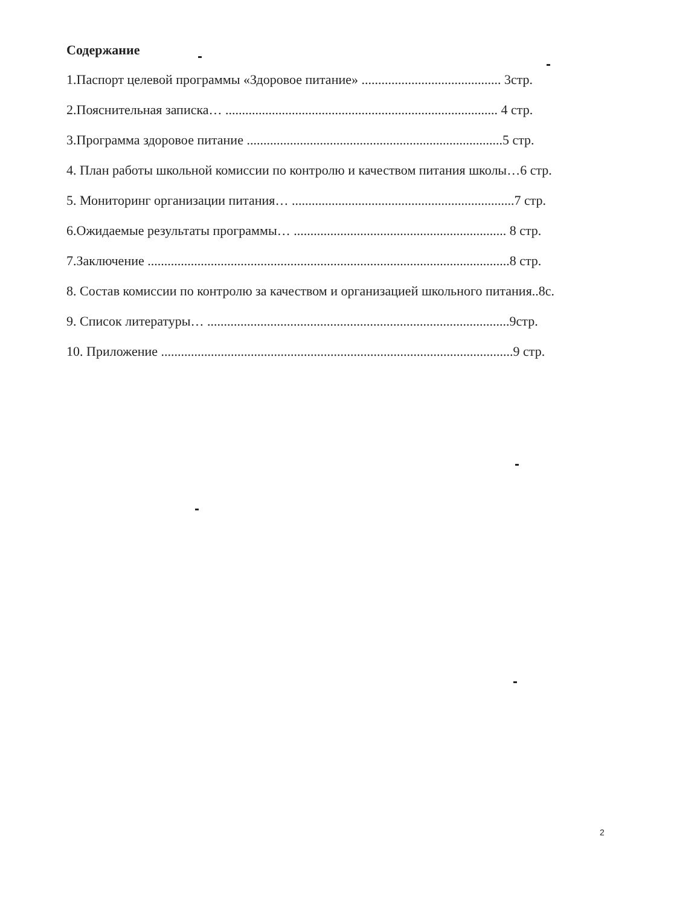Содержание
1.Паспорт целевой программы «Здоровое питание» .......................................... 3стр.
2.Пояснительная записка… .................................................................................. 4 стр.
3.Программа здоровое питание .............................................................................5 стр.
4. План работы школьной комиссии по контролю и качеством питания школы…6 стр.
5. Мониторинг организации питания… ...................................................................7 стр.
6.Ожидаемые результаты программы… ................................................................ 8 стр.
7.Заключение .............................................................................................................8 стр.
8. Состав комиссии по контролю за качеством и организацией школьного питания..8с.
9. Список литературы… ...........................................................................................9стр.
10. Приложение ..........................................................................................................9 стр.
2